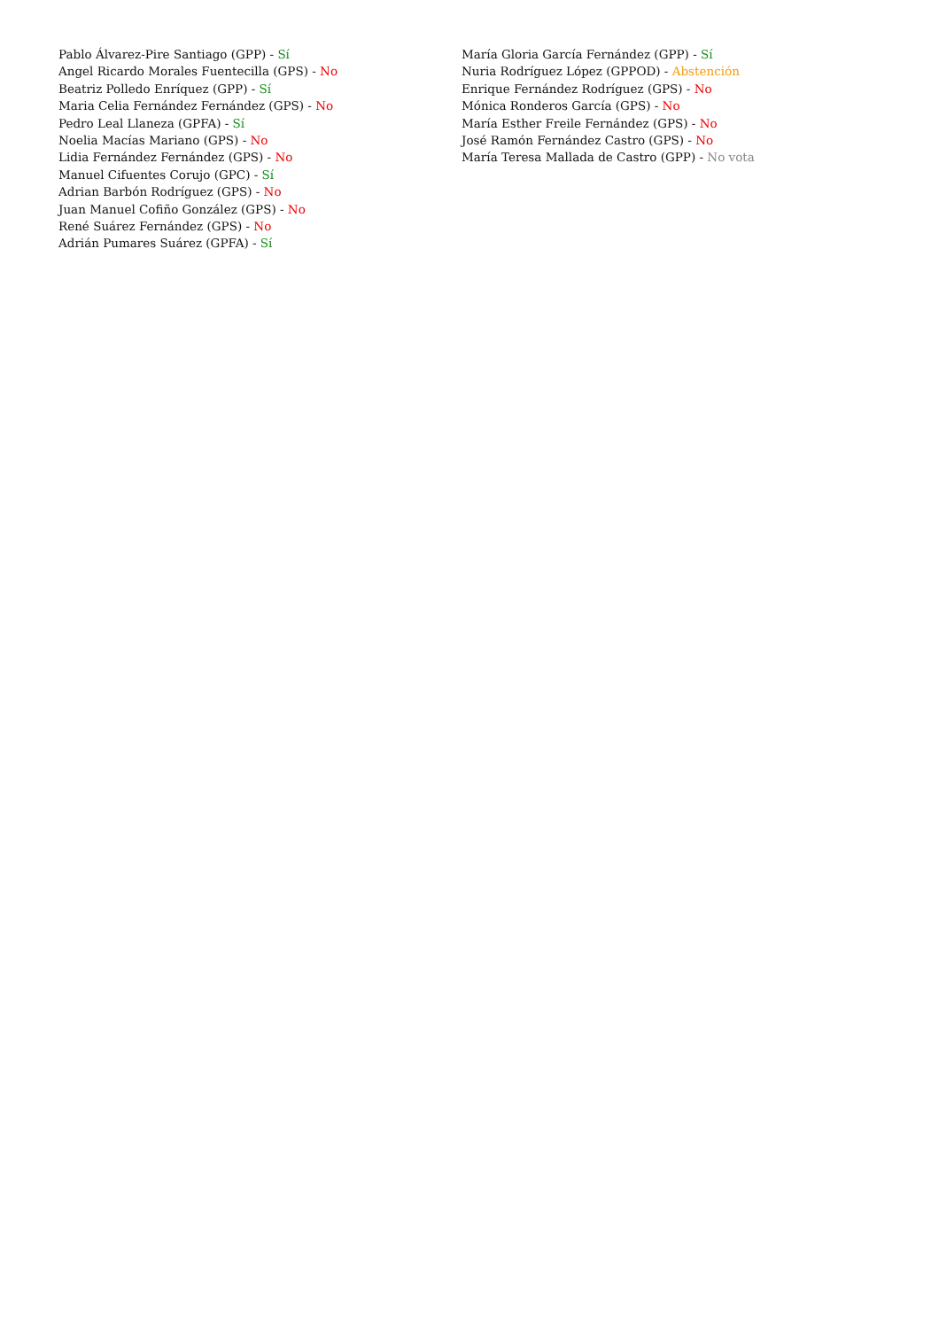Pablo Álvarez-Pire Santiago (GPP) - Sí
Angel Ricardo Morales Fuentecilla (GPS) - No
Beatriz Polledo Enríquez (GPP) - Sí
Maria Celia Fernández Fernández (GPS) - No
Pedro Leal Llaneza (GPFA) - Sí
Noelia Macías Mariano (GPS) - No
Lidia Fernández Fernández (GPS) - No
Manuel Cifuentes Corujo (GPC) - Sí
Adrian Barbón Rodríguez (GPS) - No
Juan Manuel Cofiño González (GPS) - No
René Suárez Fernández (GPS) - No
Adrián Pumares Suárez (GPFA) - Sí
María Gloria García Fernández (GPP) - Sí
Nuria Rodríguez López (GPPOD) - Abstención
Enrique Fernández Rodríguez (GPS) - No
Mónica Ronderos García (GPS) - No
María Esther Freile Fernández (GPS) - No
José Ramón Fernández Castro (GPS) - No
María Teresa Mallada de Castro (GPP) - No vota